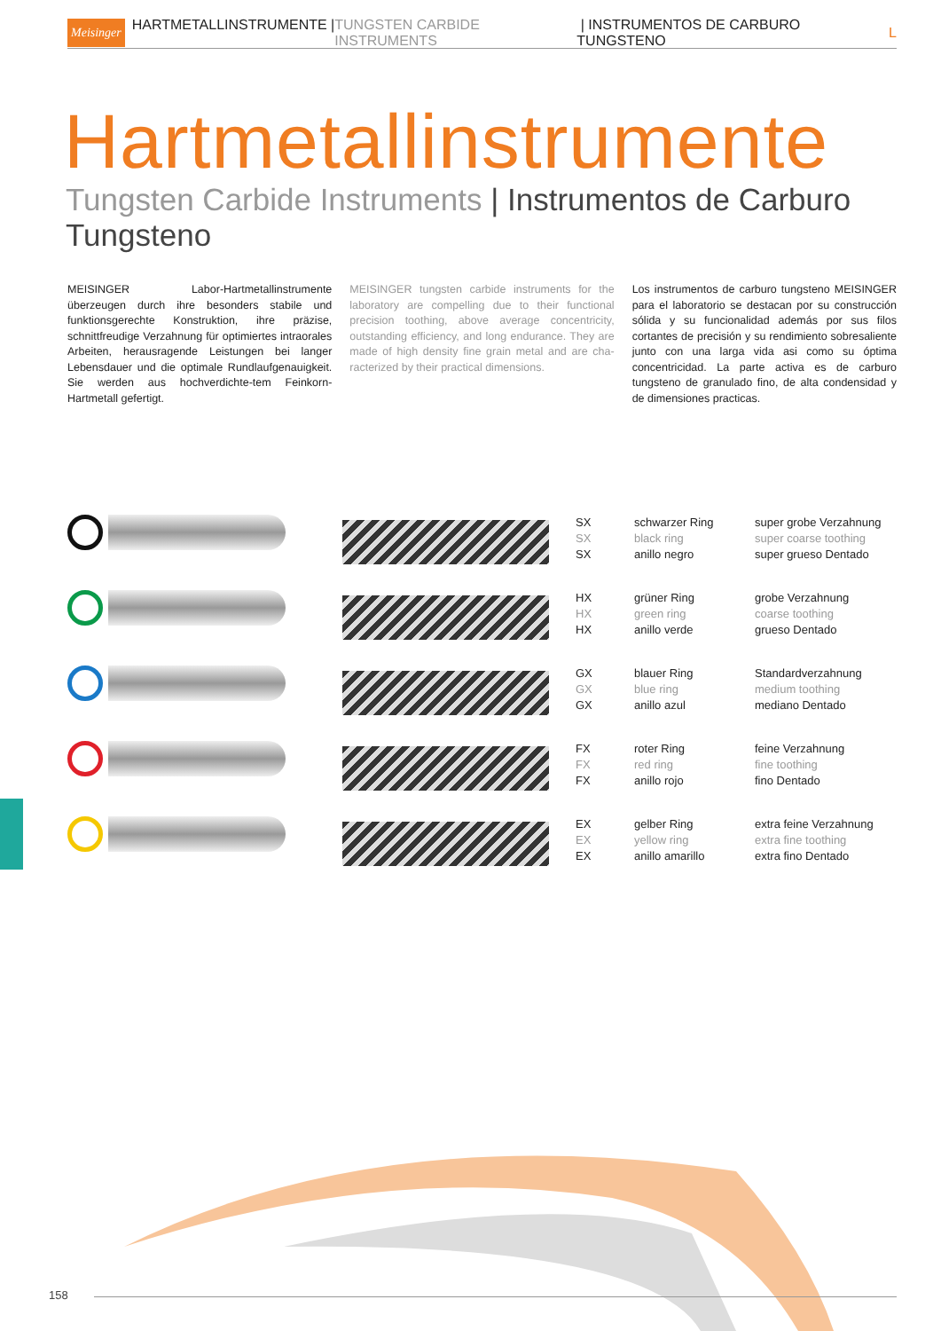Meisinger HARTMETALLINSTRUMENTE | TUNGSTEN CARBIDE INSTRUMENTS | INSTRUMENTOS DE CARBURO TUNGSTENO L
Hartmetallinstrumente
Tungsten Carbide Instruments | Instrumentos de Carburo Tungsteno
MEISINGER Labor-Hartmetallinstrumente überzeugen durch ihre besonders stabile und funktionsgerechte Konstruktion, ihre präzise, schnittfreudige Verzahnung für optimiertes intraorales Arbeiten, herausragende Leistungen bei langer Lebensdauer und die optimale Rundlaufgenauigkeit. Sie werden aus hochverdichte-tem Feinkorn-Hartmetall gefertigt.
MEISINGER tungsten carbide instruments for the laboratory are compelling due to their functional precision toothing, above average concentricity, outstanding efficiency, and long endurance. They are made of high density fine grain metal and are cha-racterized by their practical dimensions.
Los instrumentos de carburo tungsteno MEISINGER para el laboratorio se destacan por su construcción sólida y su funcionalidad además por sus filos cortantes de precisión y su rendimiento sobresaliente junto con una larga vida asi como su óptima concentricidad. La parte activa es de carburo tungsteno de granulado fino, de alta condensidad y de dimensiones practicas.
| | | SX SX SX | schwarzer Ring black ring anillo negro | super grobe Verzahnung super coarse toothing super grueso Dentado |
| | | HX HX HX | grüner Ring green ring anillo verde | grobe Verzahnung coarse toothing grueso Dentado |
| | | GX GX GX | blauer Ring blue ring anillo azul | Standardverzahnung medium toothing mediano Dentado |
| | | FX FX FX | roter Ring red ring anillo rojo | feine Verzahnung fine toothing fino Dentado |
| | | EX EX EX | gelber Ring yellow ring anillo amarillo | extra feine Verzahnung extra fine toothing extra fino Dentado |
158